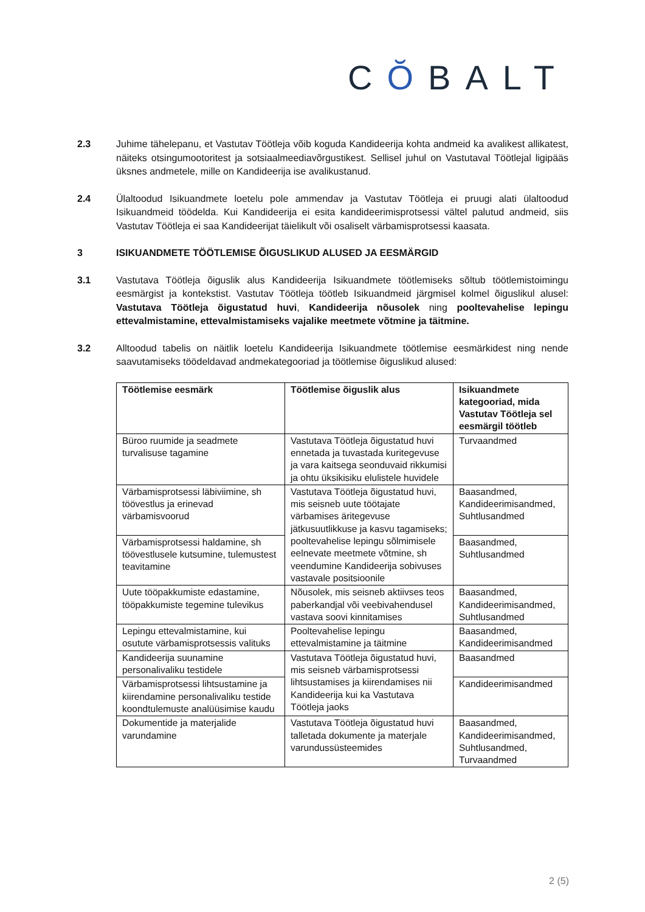CŎBALT
2.3 Juhime tähelepanu, et Vastutav Töötleja võib koguda Kandideerija kohta andmeid ka avalikest allikatest, näiteks otsingumootoritest ja sotsiaalmeediavõrgustikest. Sellisel juhul on Vastutaval Töötlejal ligipääs üksnes andmetele, mille on Kandideerija ise avalikustanud.
2.4 Ülaltoodud Isikuandmete loetelu pole ammendav ja Vastutav Töötleja ei pruugi alati ülaltoodud Isikuandmeid töödelda. Kui Kandideerija ei esita kandideerimisprotsessi vältel palutud andmeid, siis Vastutav Töötleja ei saa Kandideerijat täielikult või osaliselt värbamisprotsessi kaasata.
3 ISIKUANDMETE TÖÖTLEMISE ÕIGUSLIKUD ALUSED JA EESMÄRGID
3.1 Vastutava Töötleja õiguslik alus Kandideerija Isikuandmete töötlemiseks sõltub töötlemistoimingu eesmärgist ja kontekstist. Vastutav Töötleja töötleb Isikuandmeid järgmisel kolmel õiguslikul alusel: Vastutava Töötleja õigustatud huvi, Kandideerija nõusolek ning pooltevahelise lepingu ettevalmistamine, ettevalmistamiseks vajalike meetmete võtmine ja täitmine.
3.2 Alltoodud tabelis on näitlik loetelu Kandideerija Isikuandmete töötlemise eesmärkidest ning nende saavutamiseks töödeldavad andmekategooriad ja töötlemise õiguslikud alused:
| Töötlemise eesmärk | Töötlemise õiguslik alus | Isikuandmete kategooriad, mida Vastutav Töötleja sel eesmärgil töötleb |
| --- | --- | --- |
| Büroo ruumide ja seadmete turvalisuse tagamine | Vastutava Töötleja õigustatud huvi ennetada ja tuvastada kuritegevuse ja vara kaitsega seonduvaid rikkumisi ja ohtu üksikisiku elulistele huvidele | Turvaandmed |
| Värbamisprotsessi läbiviimine, sh töövestlus ja erinevad värbamisvoorud | Vastutava Töötleja õigustatud huvi, mis seisneb uute töötajate värbamises äritegevuse jätkusuutlikkuse ja kasvu tagamiseks; pooltevahelise lepingu sõlmimisele eelnevate meetmete võtmine, sh veendumine Kandideerija sobivuses vastavale positsioonile | Baasandmed, Kandideerimisandmed, Suhtlusandmed |
| Värbamisprotsessi haldamine, sh töövestlusele kutsumine, tulemustest teavitamine | | Baasandmed, Suhtlusandmed |
| Uute tööpakkumiste edastamine, tööpakkumiste tegemine tulevikus | Nõusolek, mis seisneb aktiivses teos paberkandjal või veebivahendusel vastava soovi kinnitamises | Baasandmed, Kandideerimisandmed, Suhtlusandmed |
| Lepingu ettevalmistamine, kui osutute värbamisprotsessis valituks | Pooltevahelise lepingu ettevalmistamine ja täitmine | Baasandmed, Kandideerimisandmed |
| Kandideerija suunamine personalivaliku testidele | Vastutava Töötleja õigustatud huvi, mis seisneb värbamisprotsessi lihtsustamises ja kiirendamises nii Kandideerija kui ka Vastutava Töötleja jaoks | Baasandmed |
| Värbamisprotsessi lihtsustamine ja kiirendamine personalivaliku testide koondtulemuste analüüsimise kaudu | | Kandideerimisandmed |
| Dokumentide ja materjalide varundamine | Vastutava Töötleja õigustatud huvi talletada dokumente ja materjale varundussüsteemides | Baasandmed, Kandideerimisandmed, Suhtlusandmed, Turvaandmed |
2 (5)